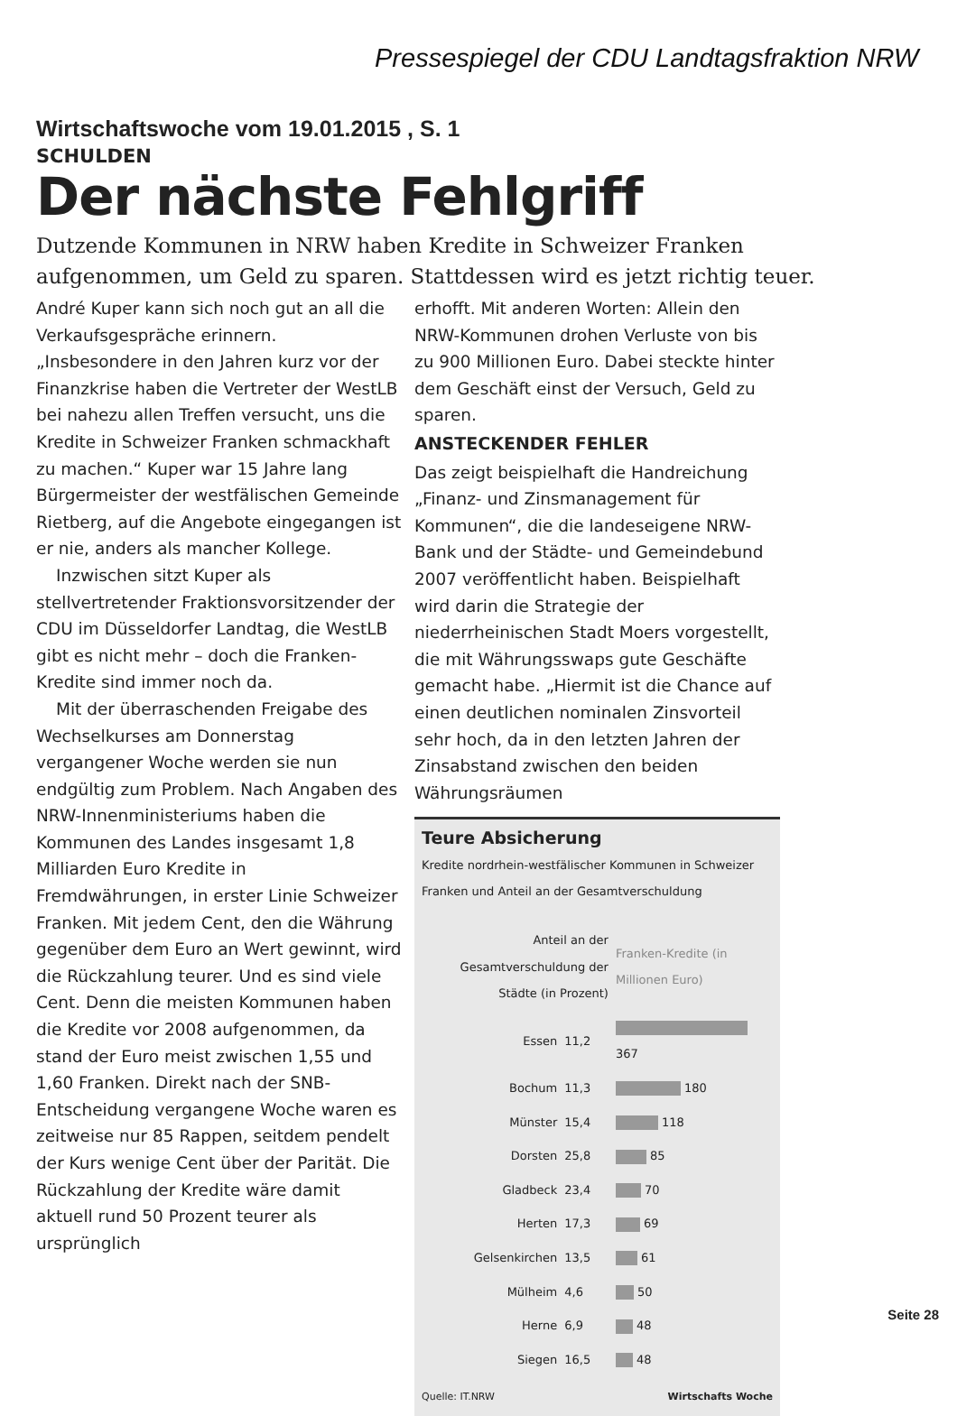Pressespiegel der CDU Landtagsfraktion NRW
Wirtschaftswoche vom 19.01.2015 , S. 1
SCHULDEN
Der nächste Fehlgriff
Dutzende Kommunen in NRW haben Kredite in Schweizer Franken aufgenommen, um Geld zu sparen. Stattdessen wird es jetzt richtig teuer.
André Kuper kann sich noch gut an all die Verkaufsgespräche erinnern. „Insbesondere in den Jahren kurz vor der Finanzkrise haben die Vertreter der WestLB bei nahezu allen Treffen versucht, uns die Kredite in Schweizer Franken schmackhaft zu machen.“ Kuper war 15 Jahre lang Bürgermeister der westfälischen Gemeinde Rietberg, auf die Angebote eingegangen ist er nie, anders als mancher Kollege.
Inzwischen sitzt Kuper als stellvertretender Fraktionsvorsitzender der CDU im Düsseldorfer Landtag, die WestLB gibt es nicht mehr – doch die Franken-Kredite sind immer noch da.
Mit der überraschenden Freigabe des Wechselkurses am Donnerstag vergangener Woche werden sie nun endgültig zum Problem. Nach Angaben des NRW-Innenministeriums haben die Kommunen des Landes insgesamt 1,8 Milliarden Euro Kredite in Fremdwährungen, in erster Linie Schweizer Franken. Mit jedem Cent, den die Währung gegenüber dem Euro an Wert gewinnt, wird die Rückzahlung teurer. Und es sind viele Cent. Denn die meisten Kommunen haben die Kredite vor 2008 aufgenommen, da stand der Euro meist zwischen 1,55 und 1,60 Franken. Direkt nach der SNB-Entscheidung vergangene Woche waren es zeitweise nur 85 Rappen, seitdem pendelt der Kurs wenige Cent über der Parität. Die Rückzahlung der Kredite wäre damit aktuell rund 50 Prozent teurer als ursprünglich
erhofft. Mit anderen Worten: Allein den NRW-Kommunen drohen Verluste von bis zu 900 Millionen Euro. Dabei steckte hinter dem Geschäft einst der Versuch, Geld zu sparen.
ANSTECKENDER FEHLER
Das zeigt beispielhaft die Handreichung „Finanz- und Zinsmanagement für Kommunen“, die die landeseigene NRW-Bank und der Städte- und Gemeindebund 2007 veröffentlicht haben. Beispielhaft wird darin die Strategie der niederrheinischen Stadt Moers vorgestellt, die mit Währungsswaps gute Geschäfte gemacht habe. „Hiermit ist die Chance auf einen deutlichen nominalen Zinsvorteil sehr hoch, da in den letzten Jahren der Zinsabstand zwischen den beiden Währungsräumen
Teure Absicherung
Kredite nordrhein-westfälischer Kommunen in Schweizer Franken und Anteil an der Gesamtverschuldung
| Anteil an der Gesamtverschuldung der Städte (in Prozent) | | Franken-Kredite (in Millionen Euro) |
| --- | --- | --- |
| Essen | 11,2 | 367 |
| Bochum | 11,3 | 180 |
| Münster | 15,4 | 118 |
| Dorsten | 25,8 | 85 |
| Gladbeck | 23,4 | 70 |
| Herten | 17,3 | 69 |
| Gelsenkirchen | 13,5 | 61 |
| Mülheim | 4,6 | 50 |
| Herne | 6,9 | 48 |
| Siegen | 16,5 | 48 |
Quelle: IT.NRW Wirtschafts Woche
Seite 28